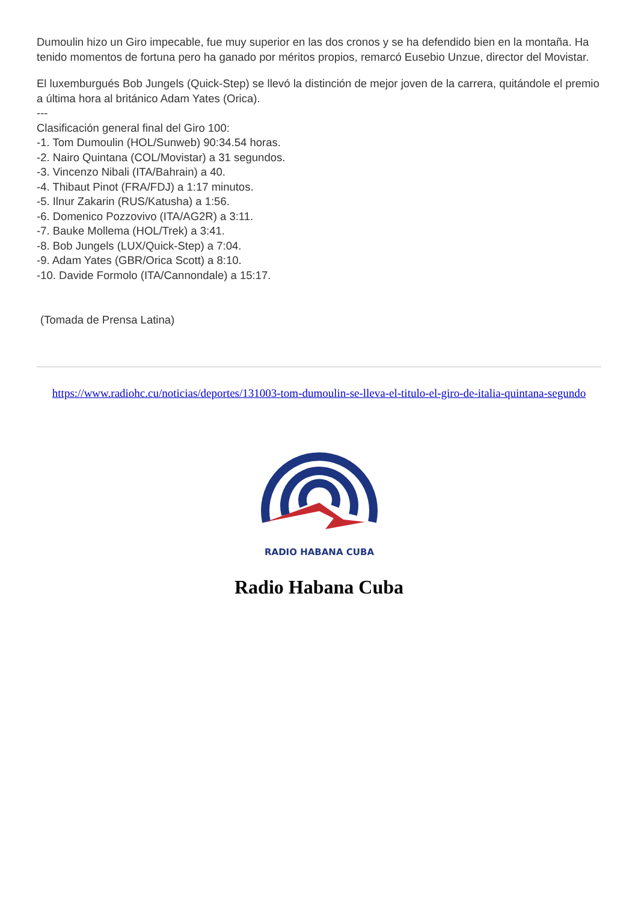Dumoulin hizo un Giro impecable, fue muy superior en las dos cronos y se ha defendido bien en la montaña. Ha tenido momentos de fortuna pero ha ganado por méritos propios, remarcó Eusebio Unzue, director del Movistar.
El luxemburgués Bob Jungels (Quick-Step) se llevó la distinción de mejor joven de la carrera, quitándole el premio a última hora al británico Adam Yates (Orica).
---
Clasificación general final del Giro 100:
-1. Tom Dumoulin (HOL/Sunweb) 90:34.54 horas.
-2. Nairo Quintana (COL/Movistar) a 31 segundos.
-3. Vincenzo Nibali (ITA/Bahrain) a 40.
-4. Thibaut Pinot (FRA/FDJ) a 1:17 minutos.
-5. Ilnur Zakarin (RUS/Katusha) a 1:56.
-6. Domenico Pozzovivo (ITA/AG2R) a 3:11.
-7. Bauke Mollema (HOL/Trek) a 3:41.
-8. Bob Jungels (LUX/Quick-Step) a 7:04.
-9. Adam Yates (GBR/Orica Scott) a 8:10.
-10. Davide Formolo (ITA/Cannondale) a 15:17.
(Tomada de Prensa Latina)
https://www.radiohc.cu/noticias/deportes/131003-tom-dumoulin-se-lleva-el-titulo-el-giro-de-italia-quintana-segundo
RADIO HABANA CUBA
Radio Habana Cuba